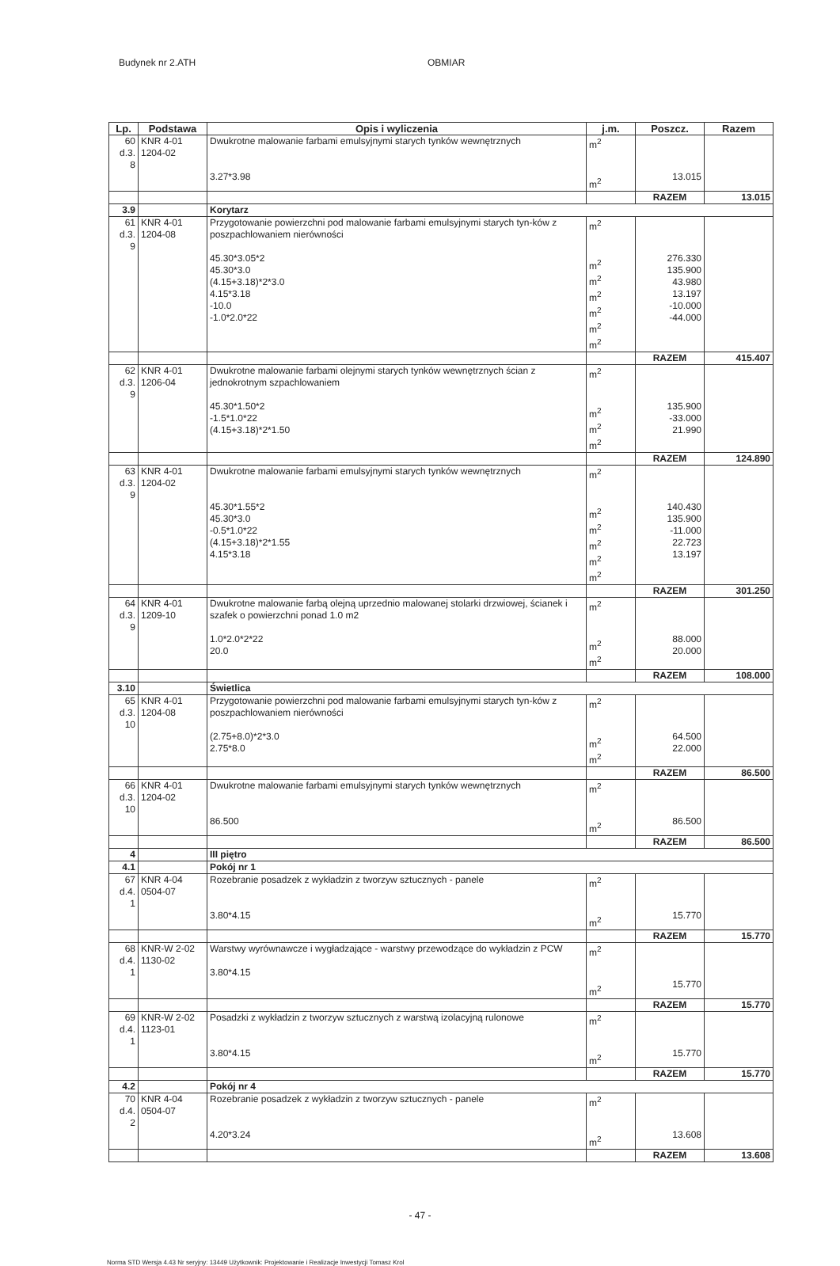Budynek nr 2.ATH OBMIAR
| Lp. | Podstawa | Opis i wyliczenia | j.m. | Poszcz. | Razem |
| --- | --- | --- | --- | --- | --- |
| 60 d.3. 8 | KNR 4-01 1204-02 | Dwukrotne malowanie farbami emulsyjnymi starych tynków wewnętrznych 3.27*3.98 | m<sup>2</sup> m<sup>2</sup> | 13.015 | |
| | | | | RAZEM | 13.015 |
| 3.9 | | Korytarz | | | |
| 61 d.3. 9 | KNR 4-01 1204-08 | Przygotowanie powierzchni pod malowanie farbami emulsyjnymi starych tyn-ków z poszpachlowaniem nierówności 45.30*3.05*2 45.30*3.0 (4.15+3.18)*2*3.0 4.15*3.18 -10.0 -1.0*2.0*22 | m<sup>2</sup> m<sup>2</sup> m<sup>2</sup> m<sup>2</sup> m<sup>2</sup> m<sup>2</sup> m<sup>2</sup> | 276.330 135.900 43.980 13.197 -10.000 -44.000 | |
| | | | | RAZEM | 415.407 |
| 62 d.3. 9 | KNR 4-01 1206-04 | Dwukrotne malowanie farbami olejnymi starych tynków wewnętrznych ścian z jednokrotnym szpachlowaniem 45.30*1.50*2 -1.5*1.0*22 (4.15+3.18)*2*1.50 | m<sup>2</sup> m<sup>2</sup> m<sup>2</sup> m<sup>2</sup> | 135.900 -33.000 21.990 | |
| | | | | RAZEM | 124.890 |
| 63 d.3. 9 | KNR 4-01 1204-02 | Dwukrotne malowanie farbami emulsyjnymi starych tynków wewnętrznych 45.30*1.55*2 45.30*3.0 -0.5*1.0*22 (4.15+3.18)*2*1.55 4.15*3.18 | m<sup>2</sup> m<sup>2</sup> m<sup>2</sup> m<sup>2</sup> m<sup>2</sup> m<sup>2</sup> | 140.430 135.900 -11.000 22.723 13.197 | |
| | | | | RAZEM | 301.250 |
| 64 d.3. 9 | KNR 4-01 1209-10 | Dwukrotne malowanie farbą olejną uprzednio malowanej stolarki drzwiowej, ścianek i szafek o powierzchni ponad 1.0 m2 1.0*2.0*2*22 20.0 | m<sup>2</sup> m<sup>2</sup> m<sup>2</sup> | 88.000 20.000 | |
| | | | | RAZEM | 108.000 |
| 3.10 | | Świetlica | | | |
| 65 d.3. 10 | KNR 4-01 1204-08 | Przygotowanie powierzchni pod malowanie farbami emulsyjnymi starych tyn-ków z poszpachlowaniem nierówności (2.75+8.0)*2*3.0 2.75*8.0 | m<sup>2</sup> m<sup>2</sup> m<sup>2</sup> | 64.500 22.000 | |
| | | | | RAZEM | 86.500 |
| 66 d.3. 10 | KNR 4-01 1204-02 | Dwukrotne malowanie farbami emulsyjnymi starych tynków wewnętrznych 86.500 | m<sup>2</sup> m<sup>2</sup> | 86.500 | |
| | | | | RAZEM | 86.500 |
| 4 | | III piętro | | | |
| 4.1 | | Pokój nr 1 | | | |
| 67 d.4. 1 | KNR 4-04 0504-07 | Rozebranie posadzek z wykładzin z tworzyw sztucznych - panele 3.80*4.15 | m<sup>2</sup> m<sup>2</sup> | 15.770 | |
| | | | | RAZEM | 15.770 |
| 68 d.4. 1 | KNR-W 2-02 1130-02 | Warstwy wyrównawcze i wygładzające - warstwy przewodzące do wykładzin z PCW 3.80*4.15 | m<sup>2</sup> m<sup>2</sup> | 15.770 | |
| | | | | RAZEM | 15.770 |
| 69 d.4. 1 | KNR-W 2-02 1123-01 | Posadzki z wykładzin z tworzyw sztucznych z warstwą izolacyjną rulonowe 3.80*4.15 | m<sup>2</sup> m<sup>2</sup> | 15.770 | |
| | | | | RAZEM | 15.770 |
| 4.2 | | Pokój nr 4 | | | |
| 70 d.4. 2 | KNR 4-04 0504-07 | Rozebranie posadzek z wykładzin z tworzyw sztucznych - panele 4.20*3.24 | m<sup>2</sup> m<sup>2</sup> | 13.608 | |
| | | | | RAZEM | 13.608 |
- 47 -
Norma STD Wersja 4.43 Nr seryjny: 13449 Użytkownik: Projektowanie i Realizacje Inwestycji Tomasz Krol